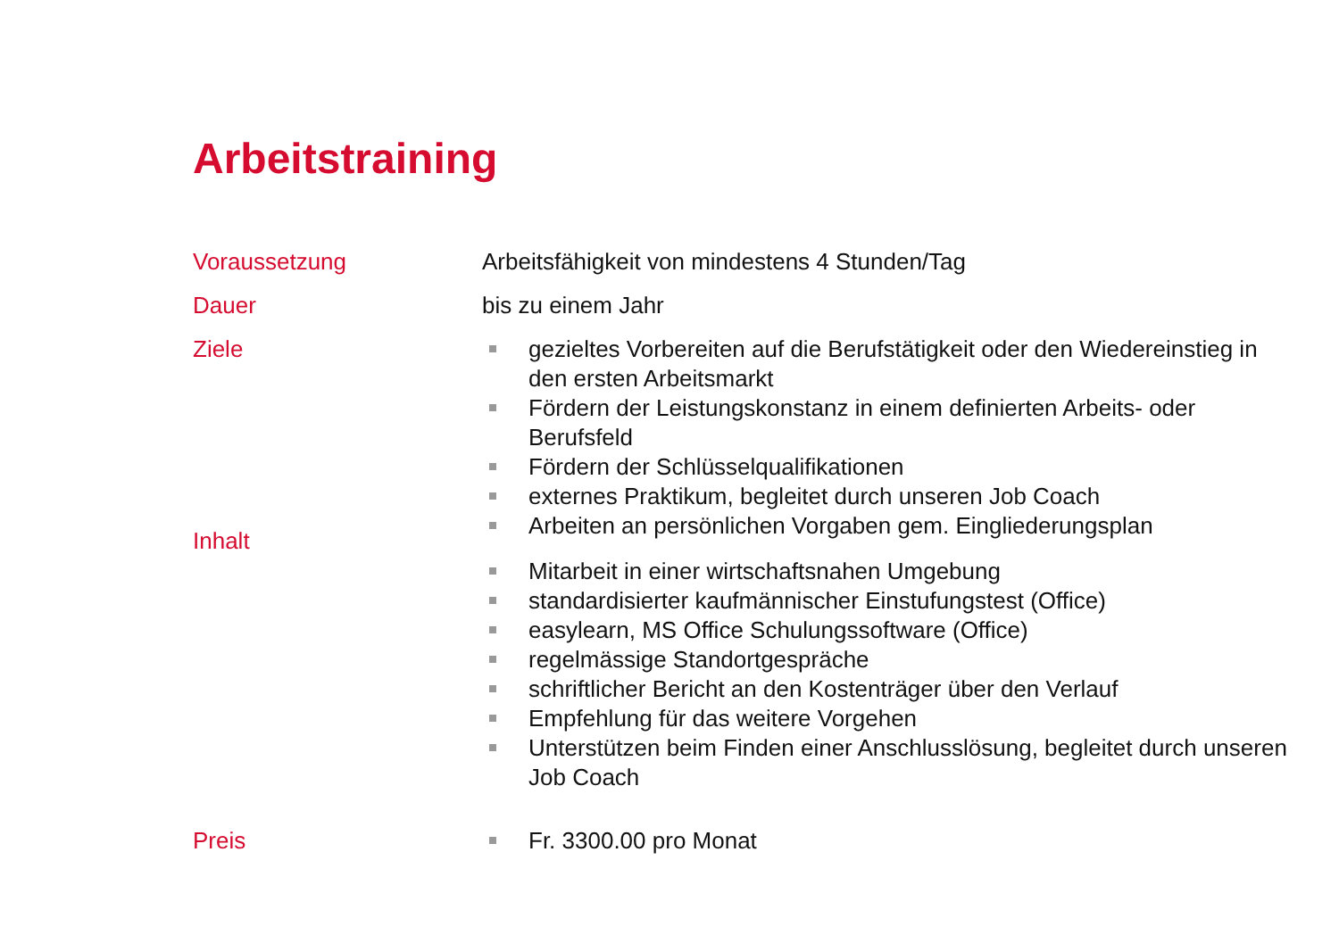Arbeitstraining
Voraussetzung Arbeitsfähigkeit von mindestens 4 Stunden/Tag
Dauer bis zu einem Jahr
Ziele gezieltes Vorbereiten auf die Berufstätigkeit oder den Wiedereinstieg in den ersten Arbeitsmarkt
Fördern der Leistungskonstanz in einem definierten Arbeits- oder Berufsfeld
Fördern der Schlüsselqualifikationen
externes Praktikum, begleitet durch unseren Job Coach
Arbeiten an persönlichen Vorgaben gem. Eingliederungsplan
Inhalt
Mitarbeit in einer wirtschaftsnahen Umgebung
standardisierter kaufmännischer Einstufungstest (Office)
easylearn, MS Office Schulungssoftware (Office)
regelmässige Standortgespräche
schriftlicher Bericht an den Kostenträger über den Verlauf
Empfehlung für das weitere Vorgehen
Unterstützen beim Finden einer Anschlusslösung, begleitet durch unseren Job Coach
Preis Fr. 3300.00 pro Monat